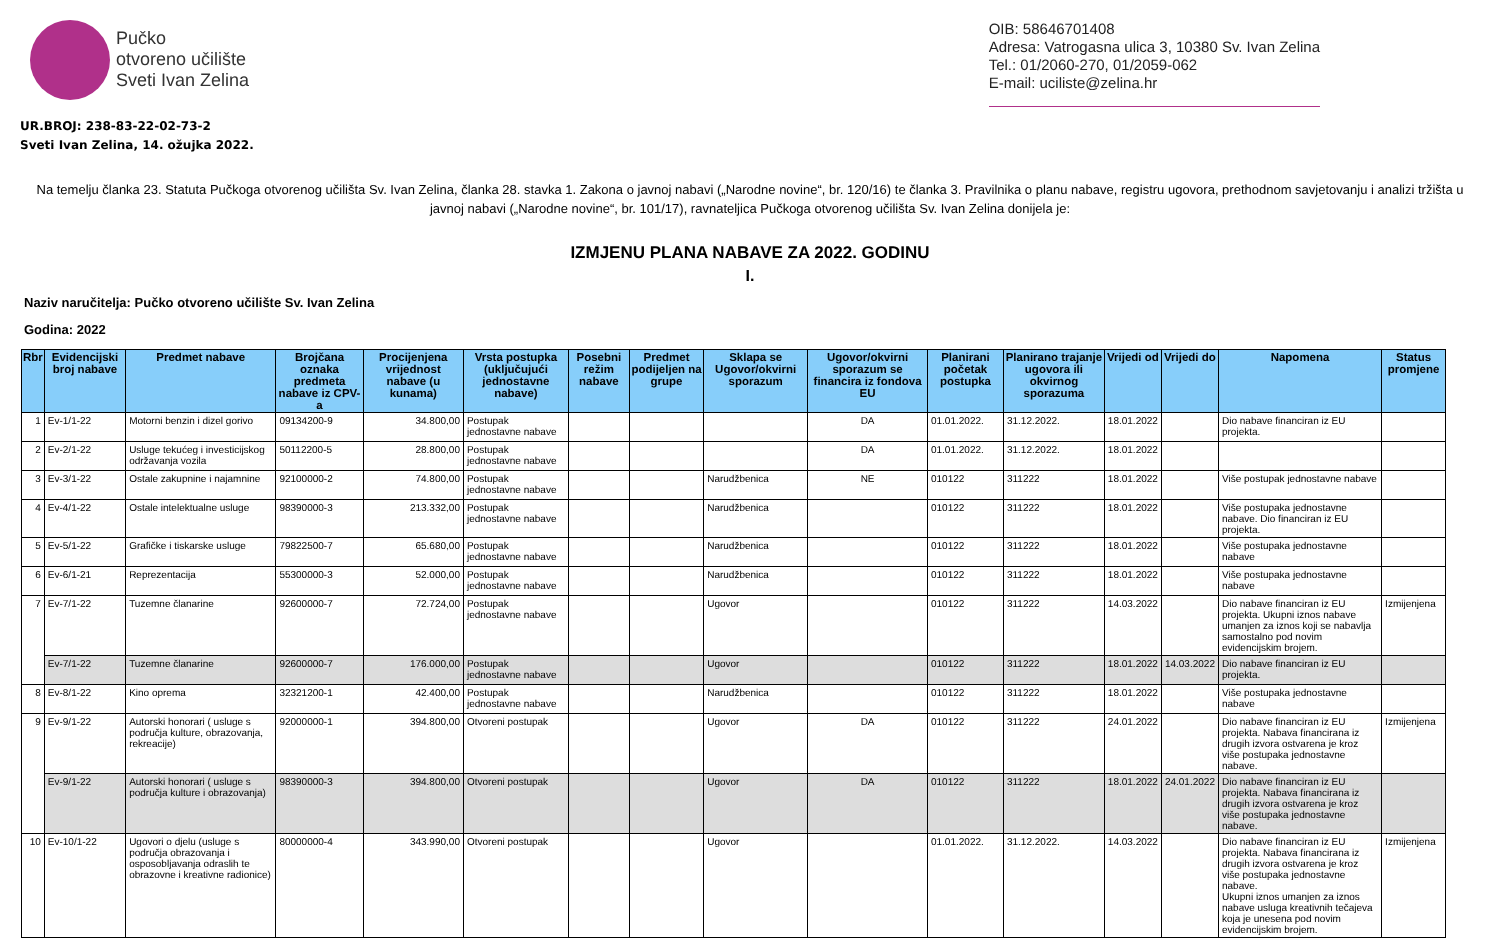Pučko
otvoreno učilište
Sveti Ivan Zelina
OIB: 58646701408
Adresa: Vatrogasna ulica 3, 10380 Sv. Ivan Zelina
Tel.: 01/2060-270, 01/2059-062
E-mail: uciliste@zelina.hr
UR.BROJ: 238-83-22-02-73-2
Sveti Ivan Zelina, 14. ožujka 2022.
Na temelju članka 23. Statuta Pučkoga otvorenog učilišta Sv. Ivan Zelina, članka 28. stavka 1. Zakona o javnoj nabavi („Narodne novine“, br. 120/16) te članka 3. Pravilnika o planu nabave, registru ugovora, prethodnom savjetovanju i analizi tržišta u javnoj nabavi („Narodne novine“, br. 101/17), ravnateljica Pučkoga otvorenog učilišta Sv. Ivan Zelina donijela je:
IZMJENU PLANA NABAVE ZA 2022. GODINU
I.
Naziv naručitelja: Pučko otvoreno učilište Sv. Ivan Zelina
Godina: 2022
| Rbr | Evidencijski broj nabave | Predmet nabave | Brojčana oznaka predmeta nabave iz CPV-a | Procijenjena vrijednost nabave (u kunama) | Vrsta postupka (uključujući jednostavne nabave) | Posebni režim nabave | Predmet podijeljen na grupe | Sklapa se Ugovor/okvirni sporazum | Ugovor/okvirni sporazum se financira iz fondova EU | Planirani početak postupka | Planirano trajanje ugovora ili okvirnog sporazuma | Vrijedi od | Vrijedi do | Napomena | Status promjene |
| --- | --- | --- | --- | --- | --- | --- | --- | --- | --- | --- | --- | --- | --- | --- | --- |
| 1 | Ev-1/1-22 | Motorni benzin i dizel gorivo | 09134200-9 | 34.800,00 | Postupak jednostavne nabave | | | | DA | 01.01.2022. | 31.12.2022. | 18.01.2022 | | Dio nabave financiran iz EU projekta. | |
| 2 | Ev-2/1-22 | Usluge tekućeg i investicijskog održavanja vozila | 50112200-5 | 28.800,00 | Postupak jednostavne nabave | | | | DA | 01.01.2022. | 31.12.2022. | 18.01.2022 | | | |
| 3 | Ev-3/1-22 | Ostale zakupnine i najamnine | 92100000-2 | 74.800,00 | Postupak jednostavne nabave | | | Narudžbenica | NE | 010122 | 311222 | 18.01.2022 | | Više postupak jednostavne nabave | |
| 4 | Ev-4/1-22 | Ostale intelektualne usluge | 98390000-3 | 213.332,00 | Postupak jednostavne nabave | | | Narudžbenica | | 010122 | 311222 | 18.01.2022 | | Više postupaka jednostavne nabave. Dio financiran iz EU projekta. | |
| 5 | Ev-5/1-22 | Grafičke i tiskarske usluge | 79822500-7 | 65.680,00 | Postupak jednostavne nabave | | | Narudžbenica | | 010122 | 311222 | 18.01.2022 | | Više postupaka jednostavne nabave | |
| 6 | Ev-6/1-21 | Reprezentacija | 55300000-3 | 52.000,00 | Postupak jednostavne nabave | | | Narudžbenica | | 010122 | 311222 | 18.01.2022 | | Više postupaka jednostavne nabave | |
| 7 | Ev-7/1-22 | Tuzemne članarine | 92600000-7 | 72.724,00 | Postupak jednostavne nabave | | | Ugovor | | 010122 | 311222 | 14.03.2022 | | Dio nabave financiran iz EU projekta. Ukupni iznos nabave umanjen za iznos koji se nabavlja samostalno pod novim evidencijskim brojem. | Izmijenjena |
| | Ev-7/1-22 | Tuzemne članarine | 92600000-7 | 176.000,00 | Postupak jednostavne nabave | | | Ugovor | | 010122 | 311222 | 18.01.2022 | 14.03.2022 | Dio nabave financiran iz EU projekta. | |
| 8 | Ev-8/1-22 | Kino oprema | 32321200-1 | 42.400,00 | Postupak jednostavne nabave | | | Narudžbenica | | 010122 | 311222 | 18.01.2022 | | Više postupaka jednostavne nabave | |
| 9 | Ev-9/1-22 | Autorski honorari ( usluge s područja kulture, obrazovanja, rekreacije) | 92000000-1 | 394.800,00 | Otvoreni postupak | | | Ugovor | DA | 010122 | 311222 | 24.01.2022 | | Dio nabave financiran iz EU projekta. Nabava financirana iz drugih izvora ostvarena je kroz više postupaka jednostavne nabave. | Izmijenjena |
| | Ev-9/1-22 | Autorski honorari ( usluge s područja kulture i obrazovanja) | 98390000-3 | 394.800,00 | Otvoreni postupak | | | Ugovor | DA | 010122 | 311222 | 18.01.2022 | 24.01.2022 | Dio nabave financiran iz EU projekta. Nabava financirana iz drugih izvora ostvarena je kroz više postupaka jednostavne nabave. | |
| 10 | Ev-10/1-22 | Ugovori o djelu (usluge s područja obrazovanja i osposobljavanja odraslih te obrazovne i kreativne radionice) | 80000000-4 | 343.990,00 | Otvoreni postupak | | | Ugovor | | 01.01.2022. | 31.12.2022. | 14.03.2022 | | Dio nabave financiran iz EU projekta. Nabava financirana iz drugih izvora ostvarena je kroz više postupaka jednostavne nabave. Ukupni iznos umanjen za iznos nabave usluga kreativnih tečajeva koja je unesena pod novim evidencijskim brojem. | Izmijenjena |